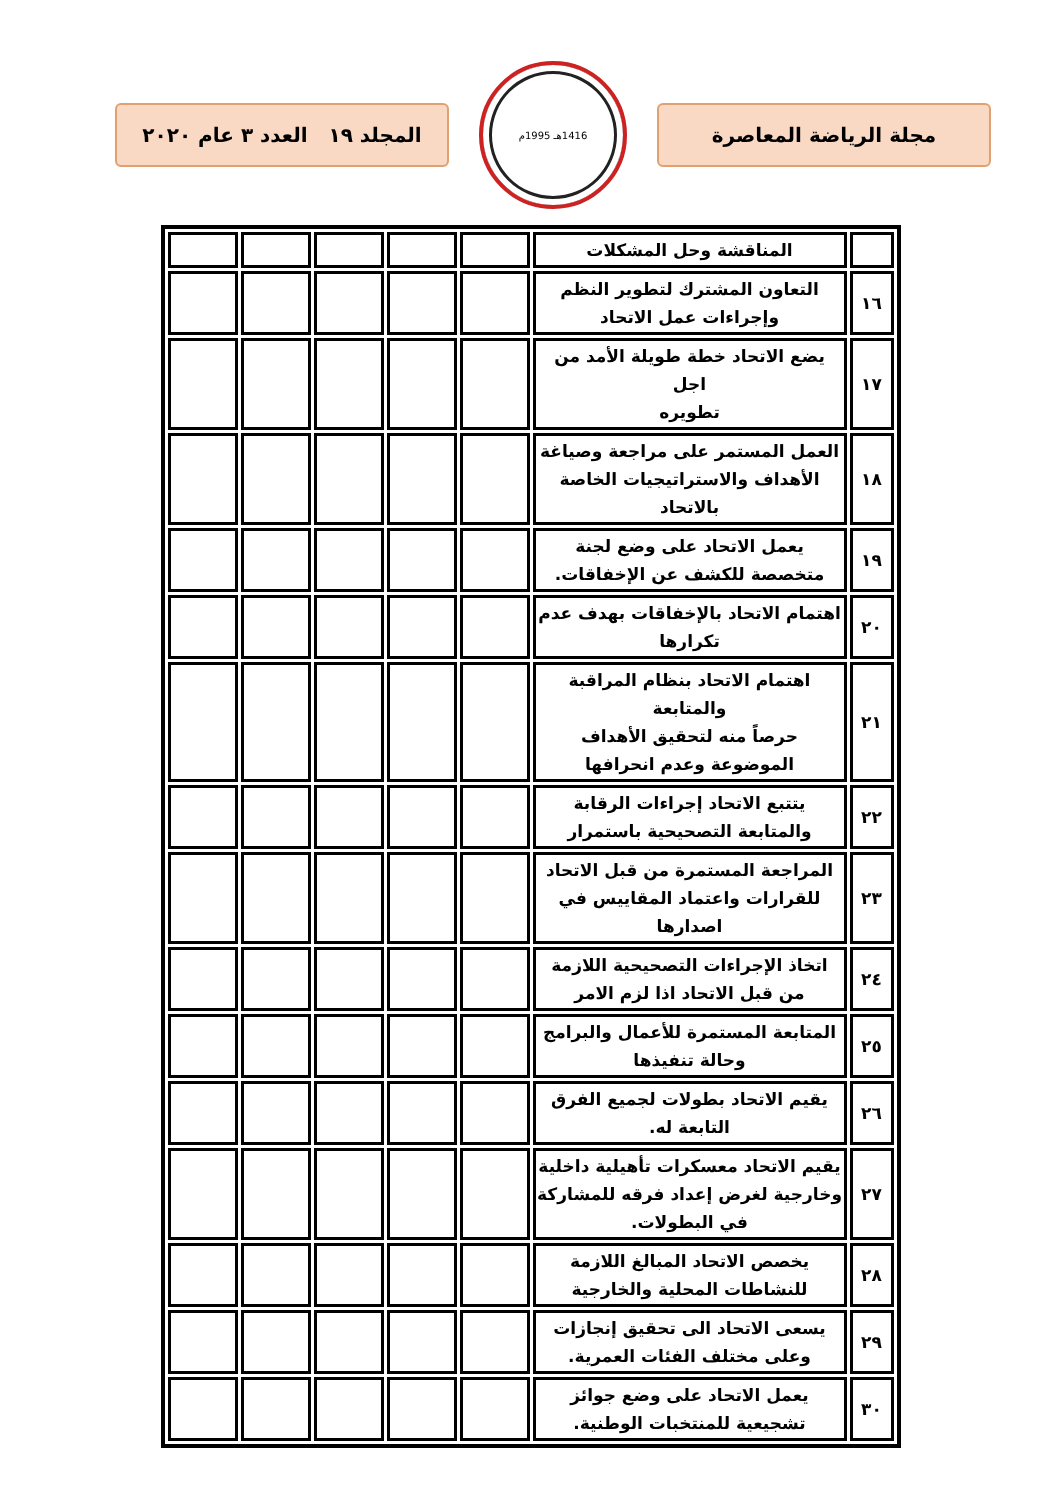مجلة الرياضة المعاصرة
1416هـ 1995م
المجلد ١٩ العدد ٣ عام ٢٠٢٠
| | المناقشة وحل المشكلات | | | | | |
| ١٦ | التعاون المشترك لتطوير النظم وإجراءات عمل الاتحاد | | | | | |
| ١٧ | يضع الاتحاد خطة طويلة الأمد من اجل تطويره | | | | | |
| ١٨ | العمل المستمر على مراجعة وصياغة الأهداف والاستراتيجيات الخاصة بالاتحاد | | | | | |
| ١٩ | يعمل الاتحاد على وضع لجنة متخصصة للكشف عن الإخفاقات. | | | | | |
| ٢٠ | اهتمام الاتحاد بالإخفاقات بهدف عدم تكرارها | | | | | |
| ٢١ | اهتمام الاتحاد بنظام المراقبة والمتابعة حرصاً منه لتحقيق الأهداف الموضوعة وعدم انحرافها | | | | | |
| ٢٢ | يتتبع الاتحاد إجراءات الرقابة والمتابعة التصحيحية باستمرار | | | | | |
| ٢٣ | المراجعة المستمرة من قبل الاتحاد للقرارات واعتماد المقاييس في اصدارها | | | | | |
| ٢٤ | اتخاذ الإجراءات التصحيحية اللازمة من قبل الاتحاد اذا لزم الامر | | | | | |
| ٢٥ | المتابعة المستمرة للأعمال والبرامج وحالة تنفيذها | | | | | |
| ٢٦ | يقيم الاتحاد بطولات لجميع الفرق التابعة له. | | | | | |
| ٢٧ | يقيم الاتحاد معسكرات تأهيلية داخلية وخارجية لغرض إعداد فرقه للمشاركة في البطولات. | | | | | |
| ٢٨ | يخصص الاتحاد المبالغ اللازمة للنشاطات المحلية والخارجية | | | | | |
| ٢٩ | يسعى الاتحاد الى تحقيق إنجازات وعلى مختلف الفئات العمرية. | | | | | |
| ٣٠ | يعمل الاتحاد على وضع جوائز تشجيعية للمنتخبات الوطنية. | | | | | |